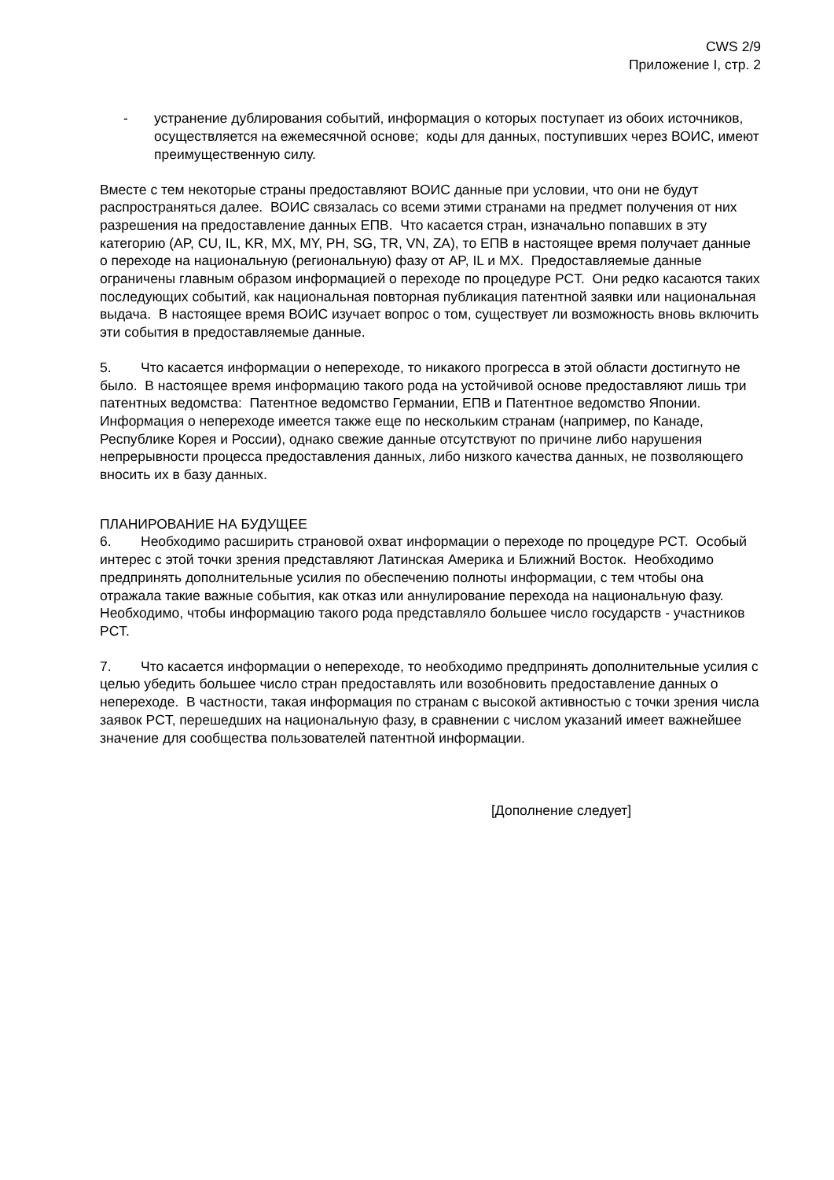CWS 2/9
Приложение I, стр. 2
- устранение дублирования событий, информация о которых поступает из обоих источников, осуществляется на ежемесячной основе; коды для данных, поступивших через ВОИС, имеют преимущественную силу.
Вместе с тем некоторые страны предоставляют ВОИС данные при условии, что они не будут распространяться далее. ВОИС связалась со всеми этими странами на предмет получения от них разрешения на предоставление данных ЕПВ. Что касается стран, изначально попавших в эту категорию (AP, CU, IL, KR, MX, MY, PH, SG, TR, VN, ZA), то ЕПВ в настоящее время получает данные о переходе на национальную (региональную) фазу от AP, IL и MX. Предоставляемые данные ограничены главным образом информацией о переходе по процедуре PCT. Они редко касаются таких последующих событий, как национальная повторная публикация патентной заявки или национальная выдача. В настоящее время ВОИС изучает вопрос о том, существует ли возможность вновь включить эти события в предоставляемые данные.
5. Что касается информации о непереходе, то никакого прогресса в этой области достигнуто не было. В настоящее время информацию такого рода на устойчивой основе предоставляют лишь три патентных ведомства: Патентное ведомство Германии, ЕПВ и Патентное ведомство Японии. Информация о непереходе имеется также еще по нескольким странам (например, по Канаде, Республике Корея и России), однако свежие данные отсутствуют по причине либо нарушения непрерывности процесса предоставления данных, либо низкого качества данных, не позволяющего вносить их в базу данных.
ПЛАНИРОВАНИЕ НА БУДУЩЕЕ
6. Необходимо расширить страновой охват информации о переходе по процедуре PCT. Особый интерес с этой точки зрения представляют Латинская Америка и Ближний Восток. Необходимо предпринять дополнительные усилия по обеспечению полноты информации, с тем чтобы она отражала такие важные события, как отказ или аннулирование перехода на национальную фазу. Необходимо, чтобы информацию такого рода представляло большее число государств - участников PCT.
7. Что касается информации о непереходе, то необходимо предпринять дополнительные усилия с целью убедить большее число стран предоставлять или возобновить предоставление данных о непереходе. В частности, такая информация по странам с высокой активностью с точки зрения числа заявок PCT, перешедших на национальную фазу, в сравнении с числом указаний имеет важнейшее значение для сообщества пользователей патентной информации.
[Дополнение следует]